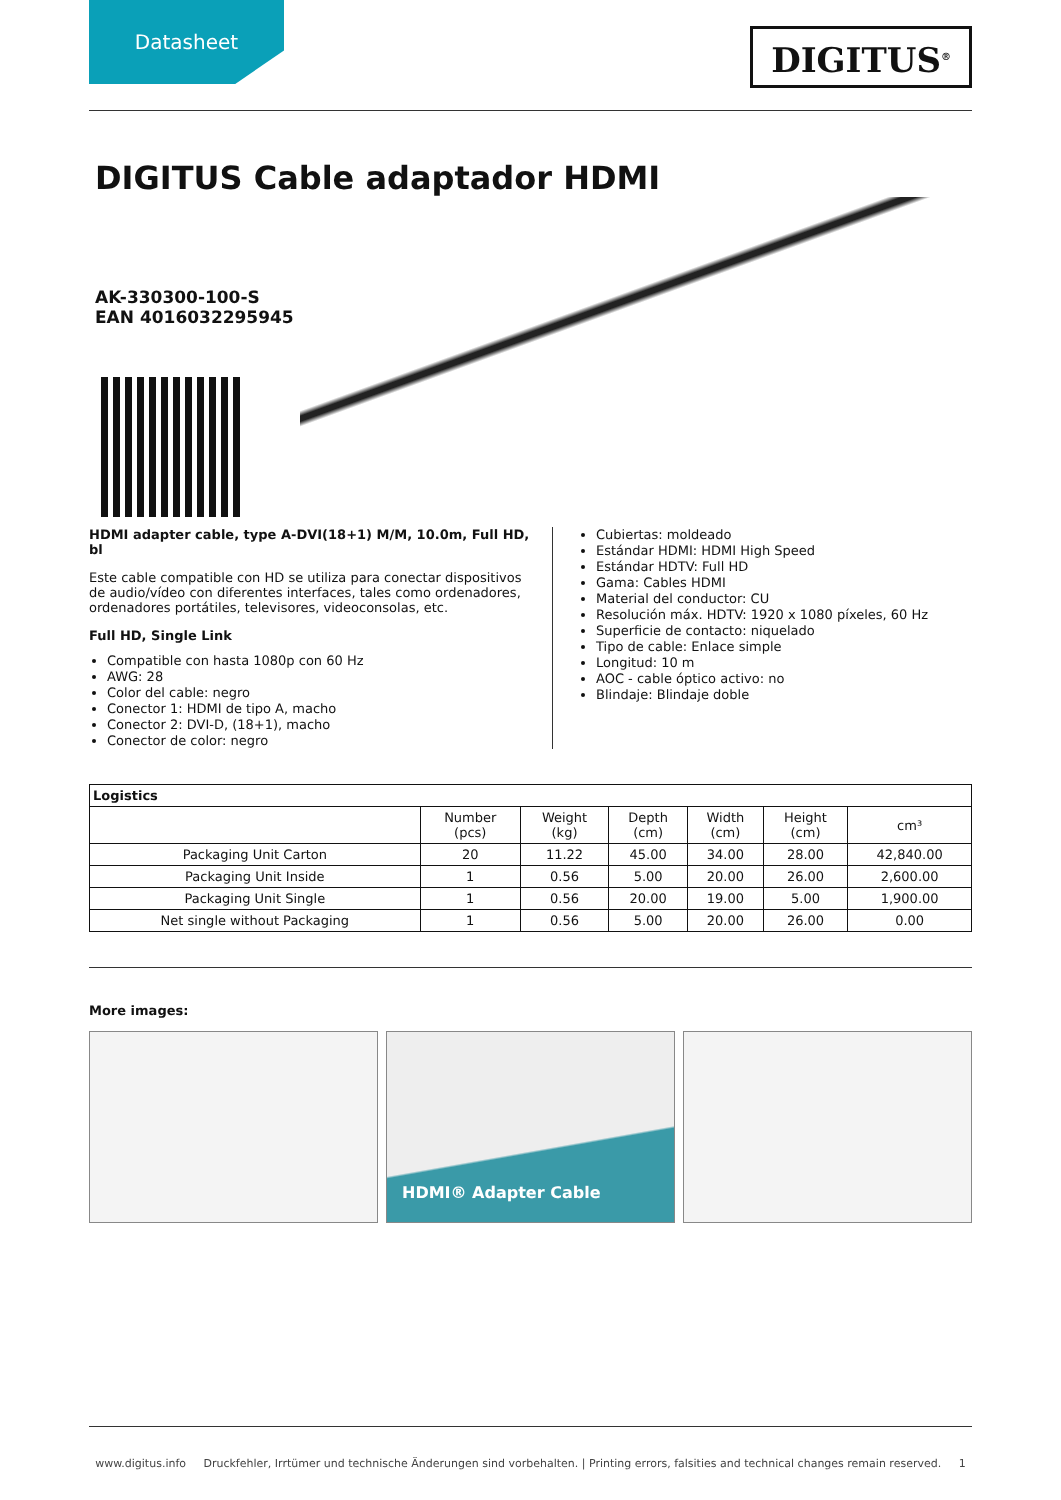Datasheet
DIGITUS<sup>®</sup>
DIGITUS Cable adaptador HDMI
AK-330300-100-S
EAN 4016032295945
HDMI adapter cable, type A-DVI(18+1) M/M, 10.0m, Full HD, bl
Este cable compatible con HD se utiliza para conectar dispositivos de audio/vídeo con diferentes interfaces, tales como ordenadores, ordenadores portátiles, televisores, videoconsolas, etc.
Full HD, Single Link
Compatible con hasta 1080p con 60 Hz
AWG: 28
Color del cable: negro
Conector 1: HDMI de tipo A, macho
Conector 2: DVI-D, (18+1), macho
Conector de color: negro
Cubiertas: moldeado
Estándar HDMI: HDMI High Speed
Estándar HDTV: Full HD
Gama: Cables HDMI
Material del conductor: CU
Resolución máx. HDTV: 1920 x 1080 píxeles, 60 Hz
Superficie de contacto: niquelado
Tipo de cable: Enlace simple
Longitud: 10 m
AOC - cable óptico activo: no
Blindaje: Blindaje doble
| Logistics | | | | | | |
| --- | --- | --- | --- | --- | --- | --- |
| | Number (pcs) | Weight (kg) | Depth (cm) | Width (cm) | Height (cm) | cm³ |
| Packaging Unit Carton | 20 | 11.22 | 45.00 | 34.00 | 28.00 | 42,840.00 |
| Packaging Unit Inside | 1 | 0.56 | 5.00 | 20.00 | 26.00 | 2,600.00 |
| Packaging Unit Single | 1 | 0.56 | 20.00 | 19.00 | 5.00 | 1,900.00 |
| Net single without Packaging | 1 | 0.56 | 5.00 | 20.00 | 26.00 | 0.00 |
More images:
HDMI® Adapter Cable
www.digitus.info Druckfehler, Irrtümer und technische Änderungen sind vorbehalten. | Printing errors, falsities and technical changes remain reserved. 1